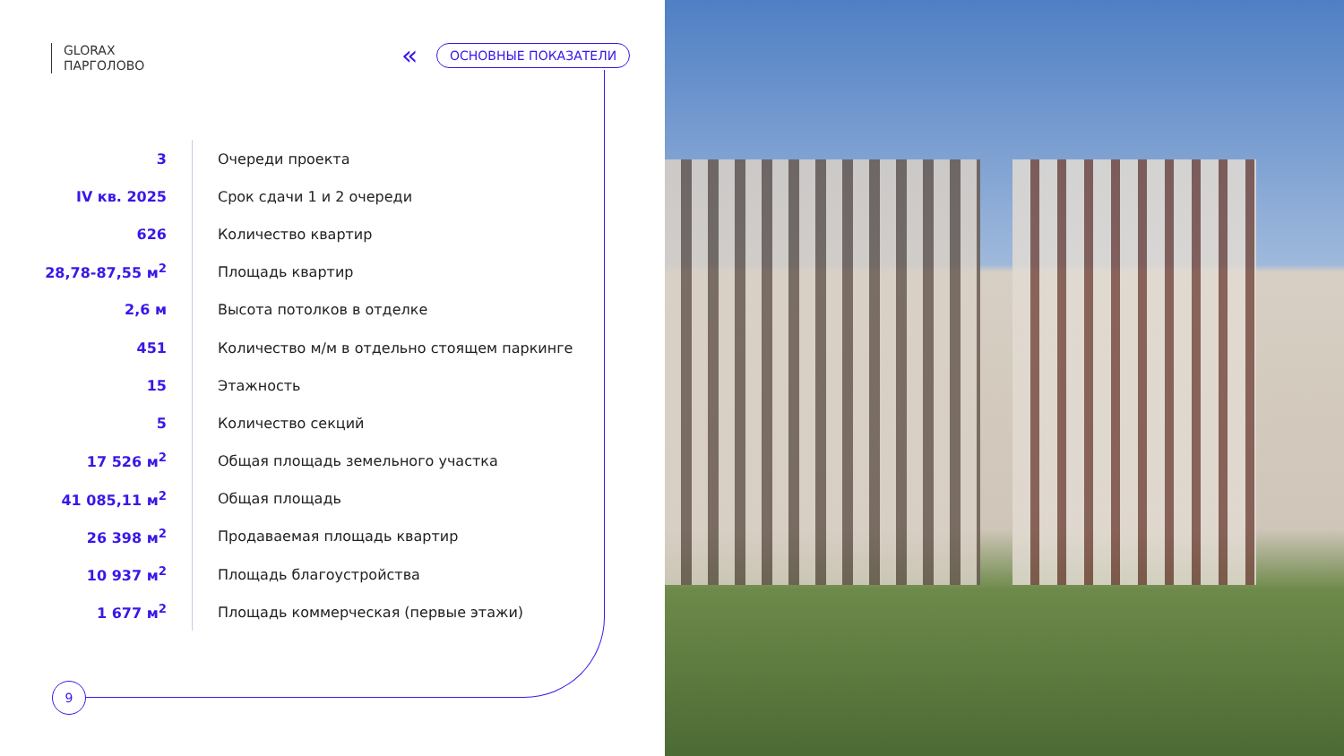GLORAX
ПАРГОЛОВО
« ОСНОВНЫЕ ПОКАЗАТЕЛИ
| 3 | Очереди проекта |
| IV кв. 2025 | Срок сдачи 1 и 2 очереди |
| 626 | Количество квартир |
| 28,78-87,55 м<sup>2</sup> | Площадь квартир |
| 2,6 м | Высота потолков в отделке |
| 451 | Количество м/м в отдельно стоящем паркинге |
| 15 | Этажность |
| 5 | Количество секций |
| 17 526 м<sup>2</sup> | Общая площадь земельного участка |
| 41 085,11 м<sup>2</sup> | Общая площадь |
| 26 398 м<sup>2</sup> | Продаваемая площадь квартир |
| 10 937 м<sup>2</sup> | Площадь благоустройства |
| 1 677 м<sup>2</sup> | Площадь коммерческая (первые этажи) |
9